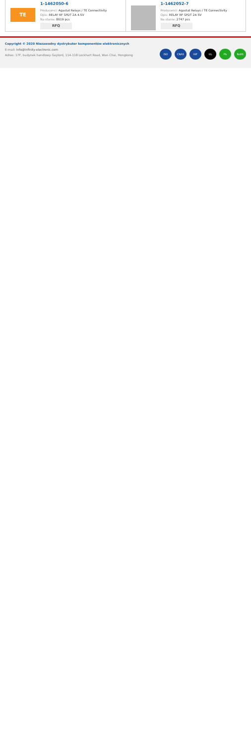TE
1-1462050-6
Producenci: Agastat Relays / TE Connectivity
Opis: RELAY RF SPDT 2A 4.5V
Na stanie: 8619 pcs
RFQ
1-1462052-7
Producenci: Agastat Relays / TE Connectivity
Opis: RELAY RF SPDT 2A 5V
Na stanie: 2747 pcs
RFQ
Copyright © 2020 Niezawodny dystrybutor komponentów elektronicznych
E-mail: Info@infinity-electronic.com
Adres: 17F, budynek handlowy Gaylord, 114-118 Lockhart Road, Wan Chai, Hongkong
ISO CNAS IAF UL Pb RoHS